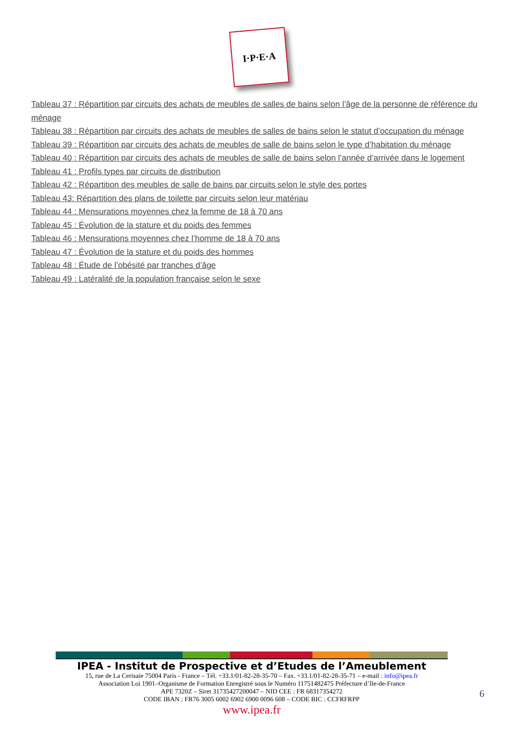I·P·E·A
Tableau 37 : Répartition par circuits des achats de meubles de salles de bains selon l’âge de la personne de référence du ménage
Tableau 38 : Répartition par circuits des achats de meubles de salles de bains selon le statut d’occupation du ménage
Tableau 39 : Répartition par circuits des achats de meubles de salle de bains selon le type d’habitation du ménage
Tableau 40 : Répartition par circuits des achats de meubles de salle de bains selon l’année d’arrivée dans le logement
Tableau 41 : Profils types par circuits de distribution
Tableau 42 : Répartition des meubles de salle de bains par circuits selon le style des portes
Tableau 43: Répartition des plans de toilette par circuits selon leur matériau
Tableau 44 : Mensurations moyennes chez la femme de 18 à 70 ans
Tableau 45 : Évolution de la stature et du poids des femmes
Tableau 46 : Mensurations moyennes chez l’homme de 18 à 70 ans
Tableau 47 : Évolution de la stature et du poids des hommes
Tableau 48 : Étude de l’obésité par tranches d’âge
Tableau 49 : Latéralité de la population française selon le sexe
IPEA - Institut de Prospective et d’Etudes de l’Ameublement
15, rue de La Cerisaie 75004 Paris - France – Tél. +33.1/01-82-28-35-70 – Fax. +33.1/01-82-28-35-71 – e-mail : info@ipea.fr
Association Loi 1901–Organisme de Formation Enregistré sous le Numéro 11751482475 Préfecture d’Ile-de-France
APE 7320Z – Siret 31735427200047 – NID CEE : FR 68317354272
CODE IBAN : FR76 3005 6002 6902 6900 0096 608 – CODE BIC : CCFRFRPP
www.ipea.fr
6